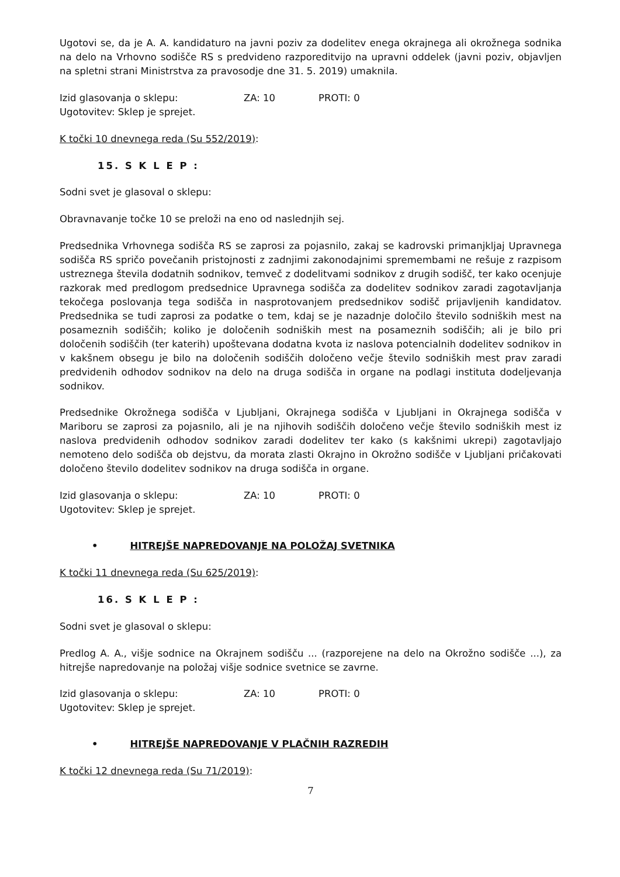Ugotovi se, da je A. A. kandidaturo na javni poziv za dodelitev enega okrajnega ali okrožnega sodnika na delo na Vrhovno sodišče RS s predvideno razporeditvijo na upravni oddelek (javni poziv, objavljen na spletni strani Ministrstva za pravosodje dne 31. 5. 2019) umaknila.
Izid glasovanja o sklepu: ZA: 10 PROTI: 0
Ugotovitev: Sklep je sprejet.
K točki 10 dnevnega reda (Su 552/2019):
15. S K L E P :
Sodni svet je glasoval o sklepu:
Obravnavanje točke 10 se preloži na eno od naslednjih sej.
Predsednika Vrhovnega sodišča RS se zaprosi za pojasnilo, zakaj se kadrovski primanjkljaj Upravnega sodišča RS spričo povečanih pristojnosti z zadnjimi zakonodajnimi spremembami ne rešuje z razpisom ustreznega števila dodatnih sodnikov, temveč z dodelitvami sodnikov z drugih sodišč, ter kako ocenjuje razkorak med predlogom predsednice Upravnega sodišča za dodelitev sodnikov zaradi zagotavljanja tekočega poslovanja tega sodišča in nasprotovanjem predsednikov sodišč prijavljenih kandidatov. Predsednika se tudi zaprosi za podatke o tem, kdaj se je nazadnje določilo število sodniških mest na posameznih sodiščih; koliko je določenih sodniških mest na posameznih sodiščih; ali je bilo pri določenih sodiščih (ter katerih) upoštevana dodatna kvota iz naslova potencialnih dodelitev sodnikov in v kakšnem obsegu je bilo na določenih sodiščih določeno večje število sodniških mest prav zaradi predvidenih odhodov sodnikov na delo na druga sodišča in organe na podlagi instituta dodeljevanja sodnikov.
Predsednike Okrožnega sodišča v Ljubljani, Okrajnega sodišča v Ljubljani in Okrajnega sodišča v Mariboru se zaprosi za pojasnilo, ali je na njihovih sodiščih določeno večje število sodniških mest iz naslova predvidenih odhodov sodnikov zaradi dodelitev ter kako (s kakšnimi ukrepi) zagotavljajo nemoteno delo sodišča ob dejstvu, da morata zlasti Okrajno in Okrožno sodišče v Ljubljani pričakovati določeno število dodelitev sodnikov na druga sodišča in organe.
Izid glasovanja o sklepu: ZA: 10 PROTI: 0
Ugotovitev: Sklep je sprejet.
• HITREJŠE NAPREDOVANJE NA POLOŽAJ SVETNIKA
K točki 11 dnevnega reda (Su 625/2019):
16. S K L E P :
Sodni svet je glasoval o sklepu:
Predlog A. A., višje sodnice na Okrajnem sodišču ... (razporejene na delo na Okrožno sodišče ...), za hitrejše napredovanje na položaj višje sodnice svetnice se zavrne.
Izid glasovanja o sklepu: ZA: 10 PROTI: 0
Ugotovitev: Sklep je sprejet.
• HITREJŠE NAPREDOVANJE V PLAČNIH RAZREDIH
K točki 12 dnevnega reda (Su 71/2019):
7